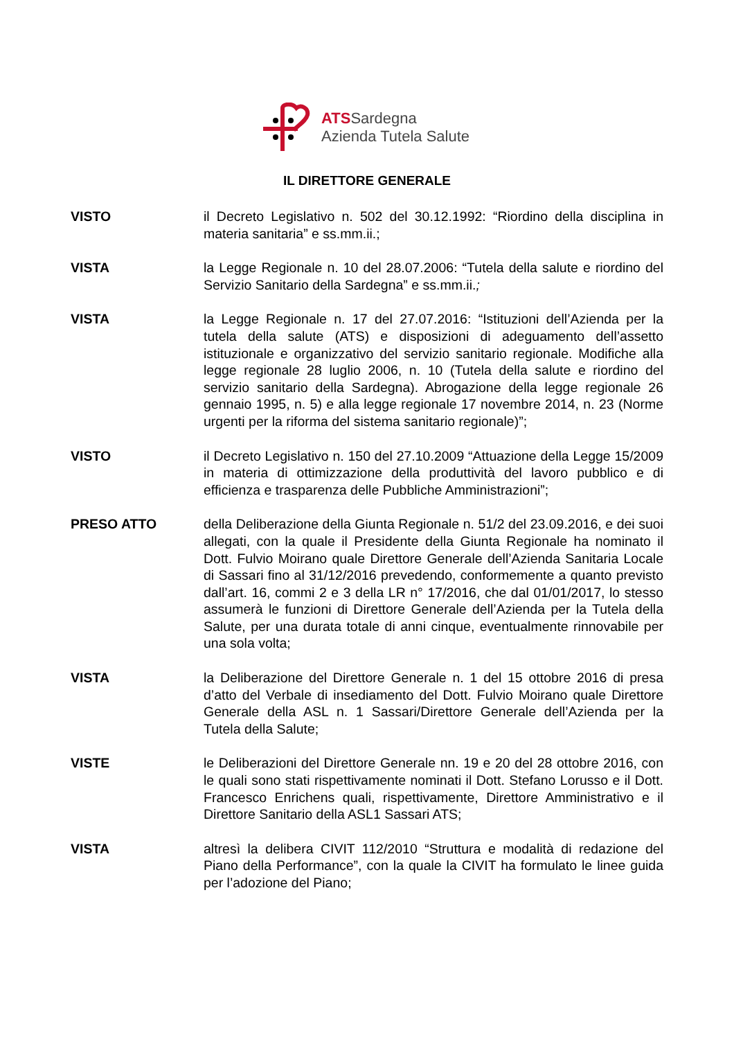ATSSardegna
Azienda Tutela Salute
IL DIRETTORE GENERALE
VISTO il Decreto Legislativo n. 502 del 30.12.1992: “Riordino della disciplina in materia sanitaria” e ss.mm.ii.;
VISTA la Legge Regionale n. 10 del 28.07.2006: “Tutela della salute e riordino del Servizio Sanitario della Sardegna” e ss.mm.ii.;
VISTA la Legge Regionale n. 17 del 27.07.2016: “Istituzioni dell’Azienda per la tutela della salute (ATS) e disposizioni di adeguamento dell’assetto istituzionale e organizzativo del servizio sanitario regionale. Modifiche alla legge regionale 28 luglio 2006, n. 10 (Tutela della salute e riordino del servizio sanitario della Sardegna). Abrogazione della legge regionale 26 gennaio 1995, n. 5) e alla legge regionale 17 novembre 2014, n. 23 (Norme urgenti per la riforma del sistema sanitario regionale)”;
VISTO il Decreto Legislativo n. 150 del 27.10.2009 “Attuazione della Legge 15/2009 in materia di ottimizzazione della produttività del lavoro pubblico e di efficienza e trasparenza delle Pubbliche Amministrazioni”;
PRESO ATTO della Deliberazione della Giunta Regionale n. 51/2 del 23.09.2016, e dei suoi allegati, con la quale il Presidente della Giunta Regionale ha nominato il Dott. Fulvio Moirano quale Direttore Generale dell’Azienda Sanitaria Locale di Sassari fino al 31/12/2016 prevedendo, conformemente a quanto previsto dall’art. 16, commi 2 e 3 della LR n° 17/2016, che dal 01/01/2017, lo stesso assumerà le funzioni di Direttore Generale dell’Azienda per la Tutela della Salute, per una durata totale di anni cinque, eventualmente rinnovabile per una sola volta;
VISTA la Deliberazione del Direttore Generale n. 1 del 15 ottobre 2016 di presa d’atto del Verbale di insediamento del Dott. Fulvio Moirano quale Direttore Generale della ASL n. 1 Sassari/Direttore Generale dell’Azienda per la Tutela della Salute;
VISTE le Deliberazioni del Direttore Generale nn. 19 e 20 del 28 ottobre 2016, con le quali sono stati rispettivamente nominati il Dott. Stefano Lorusso e il Dott. Francesco Enrichens quali, rispettivamente, Direttore Amministrativo e il Direttore Sanitario della ASL1 Sassari ATS;
VISTA altresì la delibera CIVIT 112/2010 “Struttura e modalità di redazione del Piano della Performance”, con la quale la CIVIT ha formulato le linee guida per l’adozione del Piano;